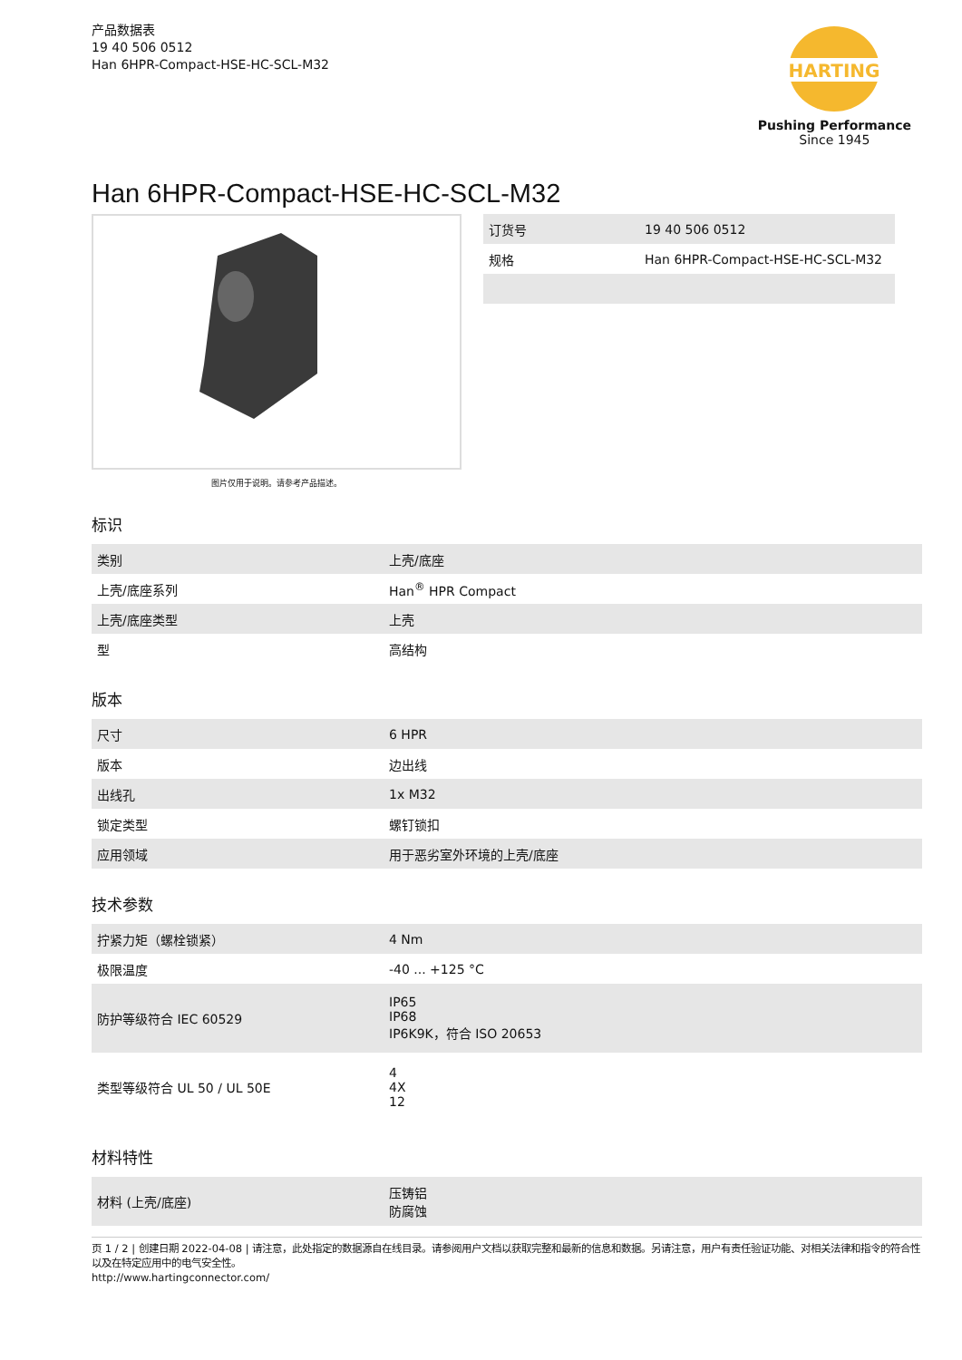产品数据表
19 40 506 0512
Han 6HPR-Compact-HSE-HC-SCL-M32
HARTING
Pushing Performance
Since 1945
Han 6HPR-Compact-HSE-HC-SCL-M32
图片仅用于说明。请参考产品描述。
| 订货号 | 19 40 506 0512 |
| 规格 | Han 6HPR-Compact-HSE-HC-SCL-M32 |
标识
| 类别 | 上壳/底座 |
| 上壳/底座系列 | Han<sup>®</sup> HPR Compact |
| 上壳/底座类型 | 上壳 |
| 型 | 高结构 |
版本
| 尺寸 | 6 HPR |
| 版本 | 边出线 |
| 出线孔 | 1x M32 |
| 锁定类型 | 螺钉锁扣 |
| 应用领域 | 用于恶劣室外环境的上壳/底座 |
技术参数
| 拧紧力矩（螺栓锁紧） | 4 Nm |
| 极限温度 | -40 ... +125 °C |
| 防护等级符合 IEC 60529 | IP65 IP68 IP6K9K，符合 ISO 20653 |
| 类型等级符合 UL 50 / UL 50E | 4 4X 12 |
材料特性
| 材料 (上壳/底座) | 压铸铝 防腐蚀 |
页 1 / 2 | 创建日期 2022-04-08 | 请注意，此处指定的数据源自在线目录。请参阅用户文档以获取完整和最新的信息和数据。另请注意，用户有责任验证功能、对相关法律和指令的符合性以及在特定应用中的电气安全性。
http://www.hartingconnector.com/